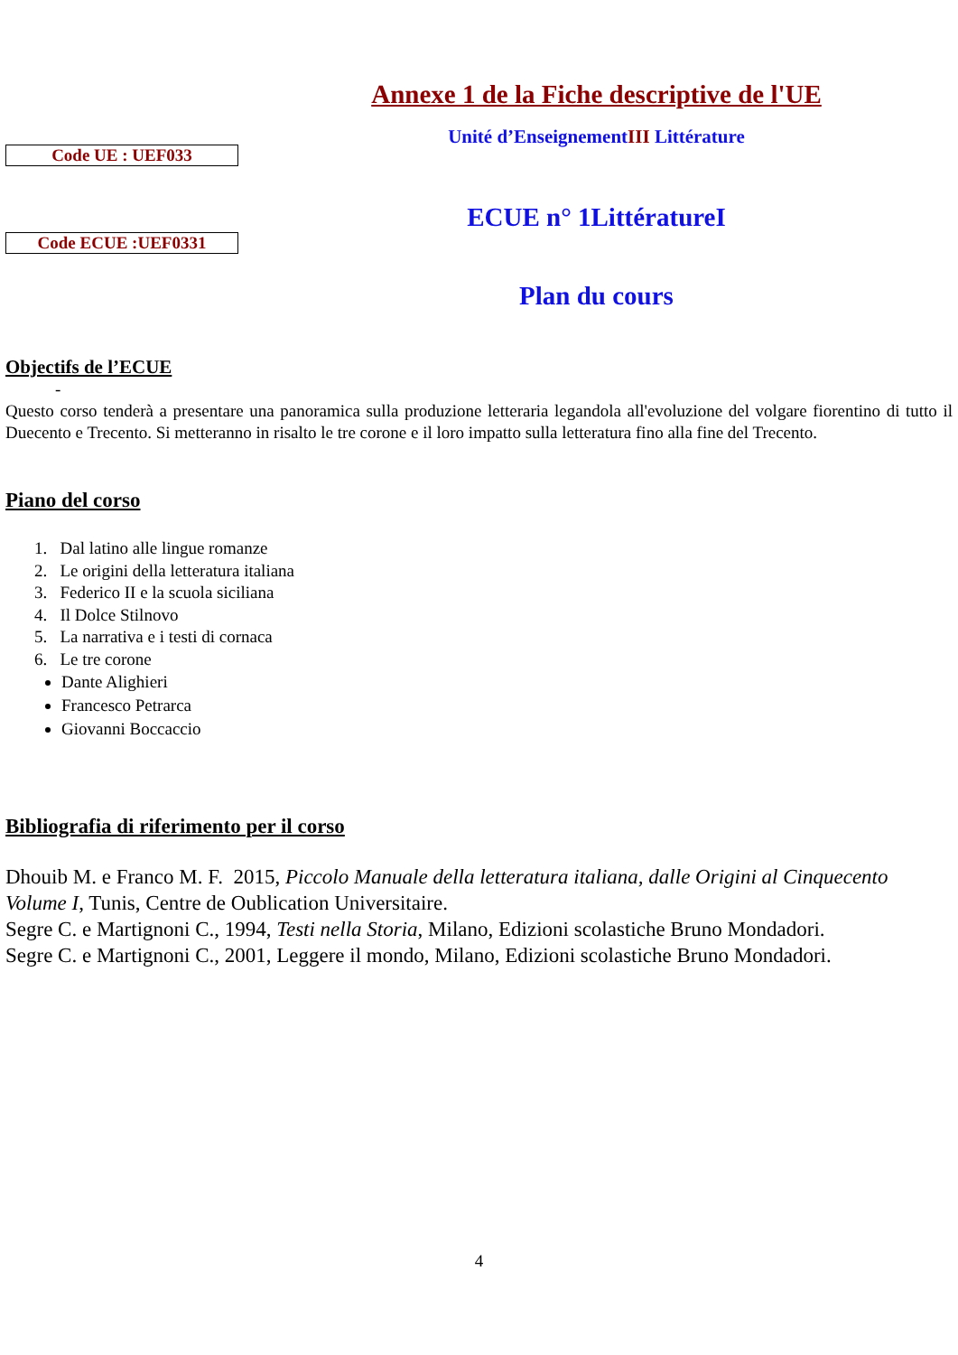Annexe 1 de la Fiche descriptive de l'UE
Unité d’EnseignementIII Littérature
Code UE : UEF033
ECUE n° 1LittératureI
Code ECUE :UEF0331
Plan du cours
Objectifs de l’ECUE
-
Questo corso tenderà a presentare una panoramica sulla produzione letteraria legandola all'evoluzione del volgare fiorentino di tutto il Duecento e Trecento. Si metteranno in risalto le tre corone e il loro impatto sulla letteratura fino alla fine del Trecento.
Piano del corso
1. Dal latino alle lingue romanze
2. Le origini della letteratura italiana
3. Federico II e la scuola siciliana
4. Il Dolce Stilnovo
5. La narrativa e i testi di cornaca
6. Le tre corone
Dante Alighieri
Francesco Petrarca
Giovanni Boccaccio
Bibliografia di riferimento per il corso
Dhouib M. e Franco M. F. 2015, Piccolo Manuale della letteratura italiana, dalle Origini al Cinquecento Volume I, Tunis, Centre de Oublication Universitaire.
Segre C. e Martignoni C., 1994, Testi nella Storia, Milano, Edizioni scolastiche Bruno Mondadori.
Segre C. e Martignoni C., 2001, Leggere il mondo, Milano, Edizioni scolastiche Bruno Mondadori.
4